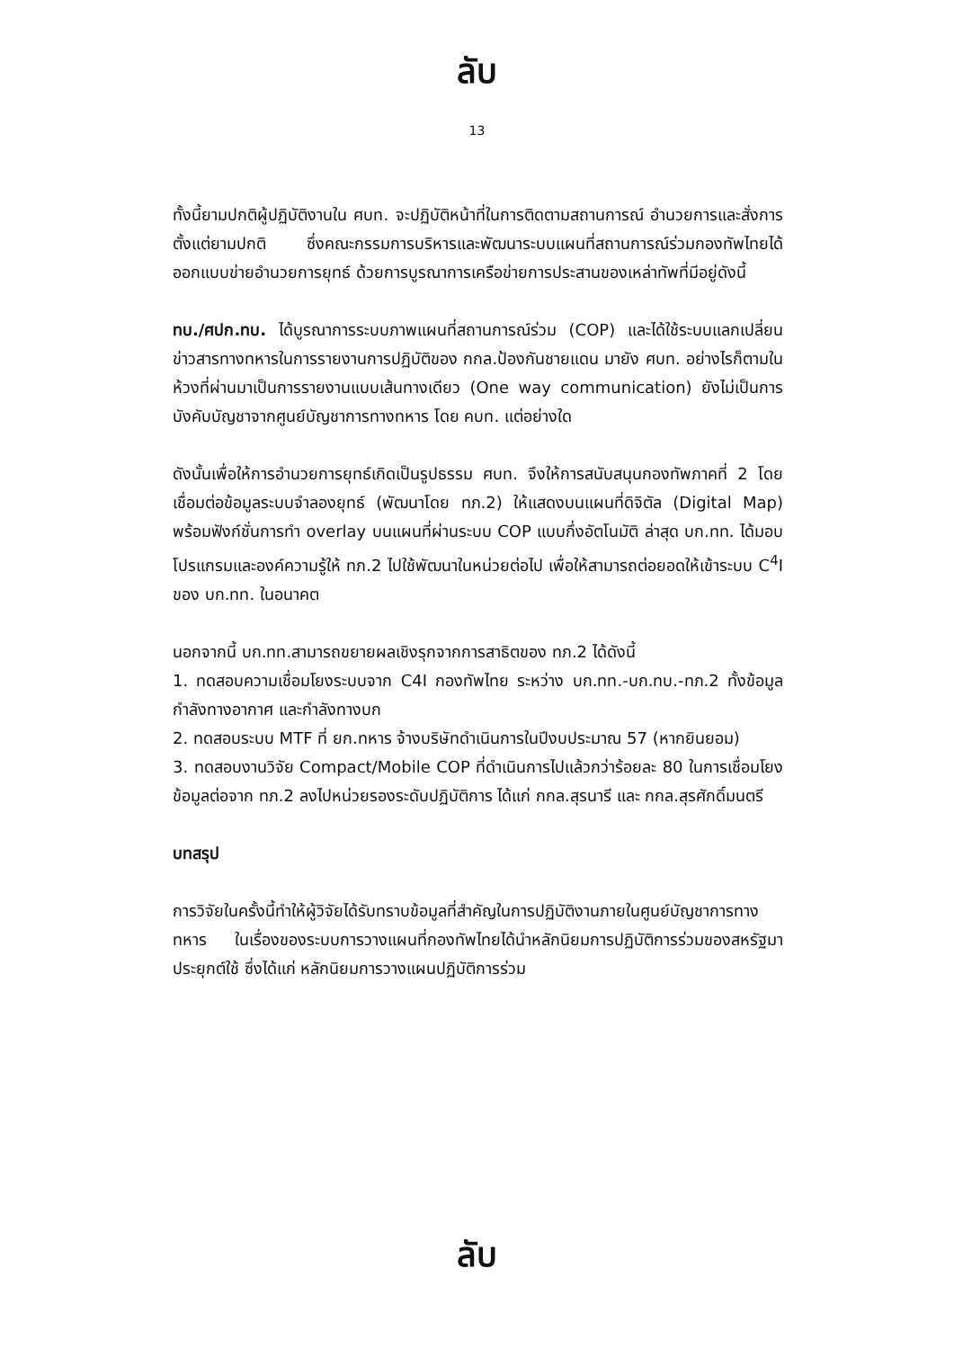ลับ
13
ทั้งนี้ยามปกติผู้ปฏิบัติงานใน ศบท. จะปฏิบัติหน้าที่ในการติดตามสถานการณ์ อำนวยการและสั่งการ ตั้งแต่ยามปกติ ซึ่งคณะกรรมการบริหารและพัฒนาระบบแผนที่สถานการณ์ร่วมกองทัพไทยได้ออกแบบข่ายอำนวยการยุทธ์ ด้วยการบูรณาการเครือข่ายการประสานของเหล่าทัพที่มีอยู่ดังนี้
ทบ./ศปก.ทบ. ได้บูรณาการระบบภาพแผนที่สถานการณ์ร่วม (COP) และได้ใช้ระบบแลกเปลี่ยนข่าวสารทางทหารในการรายงานการปฏิบัติของ กกล.ป้องกันชายแดน มายัง ศบท. อย่างไรก็ตามในห้วงที่ผ่านมาเป็นการรายงานแบบเส้นทางเดียว (One way communication) ยังไม่เป็นการบังคับบัญชาจากศูนย์บัญชาการทางทหาร โดย คบท. แต่อย่างใด
ดังนั้นเพื่อให้การอำนวยการยุทธ์เกิดเป็นรูปธรรม ศบท. จึงให้การสนับสนุนกองทัพภาคที่ 2 โดยเชื่อมต่อข้อมูลระบบจำลองยุทธ์ (พัฒนาโดย ทภ.2) ให้แสดงบนแผนที่ดิจิตัล (Digital Map) พร้อมฟังก์ชั่นการทำ overlay บนแผนที่ผ่านระบบ COP แบบกึ่งอัตโนมัติ ล่าสุด บก.ทท. ได้มอบโปรแกรมและองค์ความรู้ให้ ทภ.2 ไปใช้พัฒนาในหน่วยต่อไป เพื่อให้สามารถต่อยอดให้เข้าระบบ C<sup>4</sup>I ของ บก.ทท. ในอนาคต
นอกจากนี้ บก.ทท.สามารถขยายผลเชิงรุกจากการสาธิตของ ทภ.2 ได้ดังนี้
1. ทดสอบความเชื่อมโยงระบบจาก C4I กองทัพไทย ระหว่าง บก.ทท.-บก.ทบ.-ทภ.2 ทั้งข้อมูลกำลังทางอากาศ และกำลังทางบก
2. ทดสอบระบบ MTF ที่ ยก.ทหาร จ้างบริษัทดำเนินการในปีงบประมาณ 57 (หากยินยอม)
3. ทดสอบงานวิจัย Compact/Mobile COP ที่ดำเนินการไปแล้วกว่าร้อยละ 80 ในการเชื่อมโยงข้อมูลต่อจาก ทภ.2 ลงไปหน่วยรองระดับปฏิบัติการ ได้แก่ กกล.สุรนารี และ กกล.สุรศักดิ์มนตรี
บทสรุป
การวิจัยในครั้งนี้ทำให้ผู้วิจัยได้รับทราบข้อมูลที่สำคัญในการปฏิบัติงานภายในศูนย์บัญชาการทางทหาร ในเรื่องของระบบการวางแผนที่กองทัพไทยได้นำหลักนิยมการปฏิบัติการร่วมของสหรัฐมาประยุกต์ใช้ ซึ่งได้แก่ หลักนิยมการวางแผนปฏิบัติการร่วม
ลับ